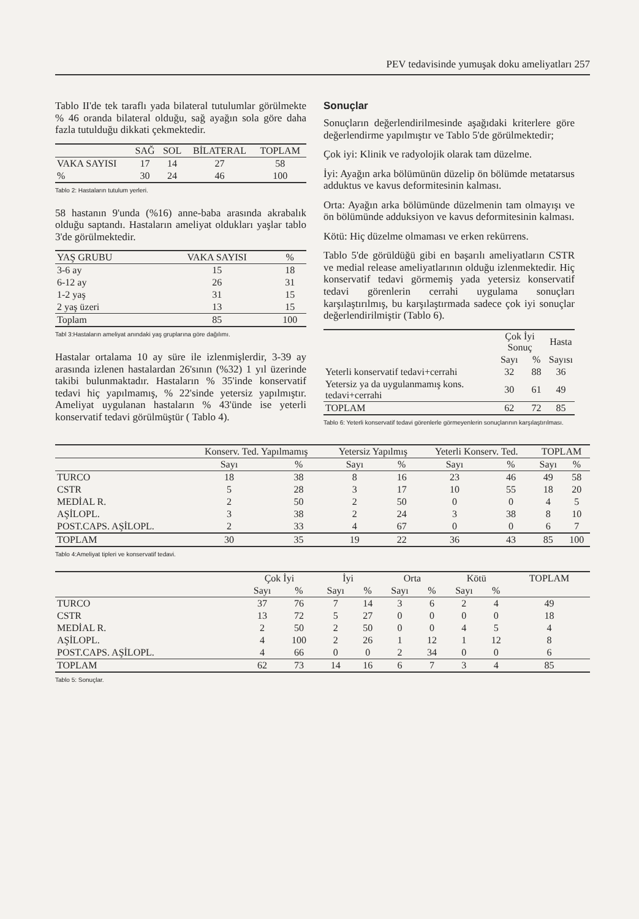PEV tedavisinde yumuşak doku ameliyatları 257
Tablo II'de tek taraflı yada bilateral tutulumlar görülmekte % 46 oranda bilateral olduğu, sağ ayağın sola göre daha fazla tutulduğu dikkati çekmektedir.
| | SAĞ | SOL | BİLATERAL | TOPLAM |
| --- | --- | --- | --- | --- |
| VAKA SAYISI | 17 | 14 | 27 | 58 |
| % | 30 | 24 | 46 | 100 |
Tablo 2: Hastaların tutulum yerleri.
58 hastanın 9'unda (%16) anne-baba arasında akrabalık olduğu saptandı. Hastaların ameliyat oldukları yaşlar tablo 3'de görülmektedir.
| YAŞ GRUBU | VAKA SAYISI | % |
| --- | --- | --- |
| 3-6 ay | 15 | 18 |
| 6-12 ay | 26 | 31 |
| 1-2 yaş | 31 | 15 |
| 2 yaş üzeri | 13 | 15 |
| Toplam | 85 | 100 |
Tabl 3:Hastaların ameliyat anındaki yaş gruplarına göre dağılımı.
Hastalar ortalama 10 ay süre ile izlenmişlerdir, 3-39 ay arasında izlenen hastalardan 26'sının (%32) 1 yıl üzerinde takibi bulunmaktadır. Hastaların % 35'inde konservatif tedavi hiç yapılmamış, % 22'sinde yetersiz yapılmıştır. Ameliyat uygulanan hastaların % 43'ünde ise yeterli konservatif tedavi görülmüştür ( Tablo 4).
Sonuçlar
Sonuçların değerlendirilmesinde aşağıdaki kriterlere göre değerlendirme yapılmıştır ve Tablo 5'de görülmektedir;
Çok iyi: Klinik ve radyolojik olarak tam düzelme.
İyi: Ayağın arka bölümünün düzelip ön bölümde metatarsus adduktus ve kavus deformitesinin kalması.
Orta: Ayağın arka bölümünde düzelmenin tam olmayışı ve ön bölümünde adduksiyon ve kavus deformitesinin kalması.
Kötü: Hiç düzelme olmaması ve erken rekürrens.
Tablo 5'de görüldüğü gibi en başarılı ameliyatların CSTR ve medial release ameliyatlarının olduğu izlenmektedir. Hiç konservatif tedavi görmemiş yada yetersiz konservatif tedavi görenlerin cerrahi uygulama sonuçları karşılaştırılmış, bu karşılaştırmada sadece çok iyi sonuçlar değerlendirilmiştir (Tablo 6).
| | Çok İyi Sonuç | | Hasta |
| --- | --- | --- | --- |
| | Sayı | % | Sayısı |
| Yeterli konservatif tedavi+cerrahi | 32 | 88 | 36 |
| Yetersiz ya da uygulanmamış kons. tedavi+cerrahi | 30 | 61 | 49 |
| TOPLAM | 62 | 72 | 85 |
Tablo 6: Yeterli konservatif tedavi görenlerle görmeyenlerin sonuçlarının karşılaştırılması.
| | Konserv. Ted. Yapılmamış | | Yetersiz Yapılmış | | Yeterli Konserv. Ted. | | TOPLAM | |
| --- | --- | --- | --- | --- | --- | --- | --- | --- |
| | Sayı | % | Sayı | % | Sayı | % | Sayı | % |
| TURCO | 18 | 38 | 8 | 16 | 23 | 46 | 49 | 58 |
| CSTR | 5 | 28 | 3 | 17 | 10 | 55 | 18 | 20 |
| MEDİAL R. | 2 | 50 | 2 | 50 | 0 | 0 | 4 | 5 |
| AŞİLOPL. | 3 | 38 | 2 | 24 | 3 | 38 | 8 | 10 |
| POST.CAPS. AŞİLOPL. | 2 | 33 | 4 | 67 | 0 | 0 | 6 | 7 |
| TOPLAM | 30 | 35 | 19 | 22 | 36 | 43 | 85 | 100 |
Tablo 4:Ameliyat tipleri ve konservatif tedavi.
| | Çok İyi | | İyi | | Orta | | Kötü | | TOPLAM |
| --- | --- | --- | --- | --- | --- | --- | --- | --- | --- |
| | Sayı | % | Sayı | % | Sayı | % | Sayı | % | |
| TURCO | 37 | 76 | 7 | 14 | 3 | 6 | 2 | 4 | 49 |
| CSTR | 13 | 72 | 5 | 27 | 0 | 0 | 0 | 0 | 18 |
| MEDİAL R. | 2 | 50 | 2 | 50 | 0 | 0 | 4 | 5 | 4 |
| AŞİLOPL. | 4 | 100 | 2 | 26 | 1 | 12 | 1 | 12 | 8 |
| POST.CAPS. AŞİLOPL. | 4 | 66 | 0 | 0 | 2 | 34 | 0 | 0 | 6 |
| TOPLAM | 62 | 73 | 14 | 16 | 6 | 7 | 3 | 4 | 85 |
Tablo 5: Sonuçlar.